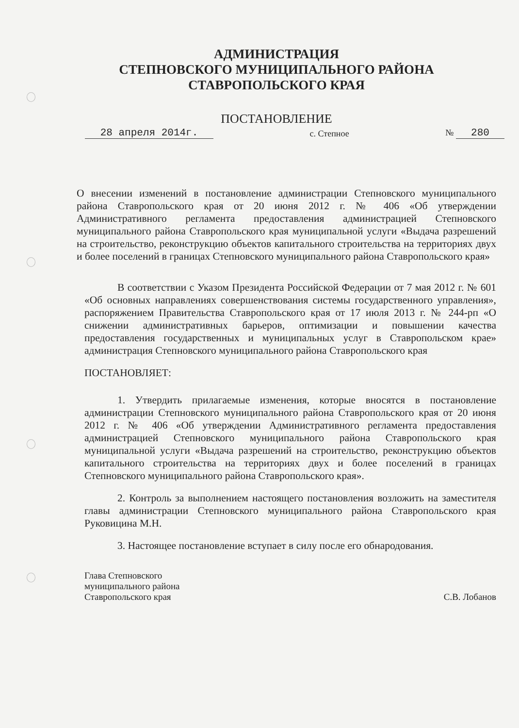АДМИНИСТРАЦИЯ
СТЕПНОВСКОГО МУНИЦИПАЛЬНОГО РАЙОНА
СТАВРОПОЛЬСКОГО КРАЯ
ПОСТАНОВЛЕНИЕ
28 апреля 2014г. с. Степное № 280
О внесении изменений в постановление администрации Степновского муниципального района Ставропольского края от 20 июня 2012 г. № 406 «Об утверждении Административного регламента предоставления администрацией Степновского муниципального района Ставропольского края муниципальной услуги «Выдача разрешений на строительство, реконструкцию объектов капитального строительства на территориях двух и более поселений в границах Степновского муниципального района Ставропольского края»
В соответствии с Указом Президента Российской Федерации от 7 мая 2012 г. № 601 «Об основных направлениях совершенствования системы государственного управления», распоряжением Правительства Ставропольского края от 17 июля 2013 г. № 244-рп «О снижении административных барьеров, оптимизации и повышении качества предоставления государственных и муниципальных услуг в Ставропольском крае» администрация Степновского муниципального района Ставропольского края
ПОСТАНОВЛЯЕТ:
1. Утвердить прилагаемые изменения, которые вносятся в постановление администрации Степновского муниципального района Ставропольского края от 20 июня 2012 г. № 406 «Об утверждении Административного регламента предоставления администрацией Степновского муниципального района Ставропольского края муниципальной услуги «Выдача разрешений на строительство, реконструкцию объектов капитального строительства на территориях двух и более поселений в границах Степновского муниципального района Ставропольского края».
2. Контроль за выполнением настоящего постановления возложить на заместителя главы администрации Степновского муниципального района Ставропольского края Руковицина М.Н.
3. Настоящее постановление вступает в силу после его обнародования.
Глава Степновского
муниципального района
Ставропольского края С.В. Лобанов